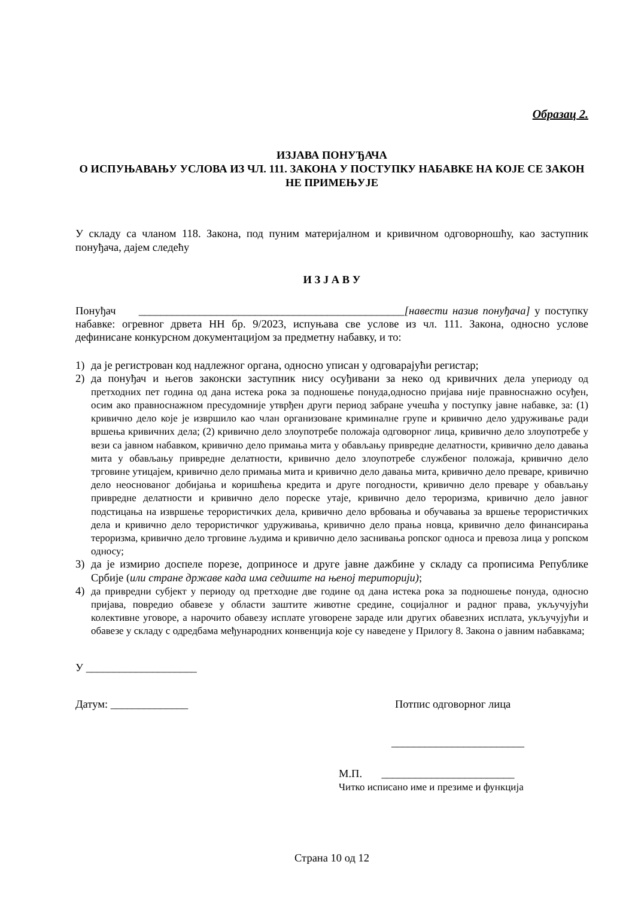Образац 2.
ИЗЈАВА ПОНУЂАЧА
О ИСПУЊАВАЊУ УСЛОВА ИЗ ЧЛ. 111. ЗАКОНА У ПОСТУПКУ НАБАВКЕ НА КОЈЕ СЕ ЗАКОН НЕ ПРИМЕЊУЈЕ
У складу са чланом 118. Закона, под пуним материјалном и кривичном одговорношћу, као заступник понуђача, дајем следећу
И З Ј А В У
Понуђач ________________________________________________[навести назив понуђача] у поступку набавке: огревног дрвета НН бр. 9/2023, испуњава све услове из чл. 111. Закона, односно услове дефинисане конкурсном документацијом за предметну набавку, и то:
1) да је регистрован код надлежног органа, односно уписан у одговарајући регистар;
2) да понуђач и његов законски заступник нису осуђивани за неко од кривичних дела упериоду од претходних пет година од дана истека рока за подношење понуда,односно пријава није правноснажно осуђен, осим ако правноснажном пресудомније утврђен други период забране учешћа у поступку јавне набавке, за: (1) кривично дело које је извршило као члан организоване криминалне групе и кривично дело удруживање ради вршења кривичних дела; (2) кривично дело злоупотребе положаја одговорног лица, кривично дело злоупотребе у вези са јавном набавком, кривично дело примања мита у обављању привредне делатности, кривично дело давања мита у обављању привредне делатности, кривично дело злоупотребе службеног положаја, кривично дело трговине утицајем, кривично дело примања мита и кривично дело давања мита, кривично дело преваре, кривично дело неоснованог добијања и коришћења кредита и друге погодности, кривично дело преваре у обављању привредне делатности и кривично дело пореске утаје, кривично дело тероризма, кривично дело јавног подстицања на извршење терористичких дела, кривично дело врбовања и обучавања за вршење терористичких дела и кривично дело терористичког удруживања, кривично дело прања новца, кривично дело финансирања тероризма, кривично дело трговине људима и кривично дело заснивања ропског односа и превоза лица у ропском односу;
3) да је измирио доспеле порезе, доприносе и друге јавне дажбине у складу са прописима Републике Србије (или стране државе када има седиште на њеној територији);
4) да привредни субјект у периоду од претходне две године од дана истека рока за подношење понуда, односно пријава, повредио обавезе у области заштите животне средине, социјалног и радног права, укључујући колективне уговоре, а нарочито обавезу исплате уговорене зараде или других обавезних исплата, укључујући и обавезе у складу с одредбама међународних конвенција које су наведене у Прилогу 8. Закона о јавним набавкама;
У ____________________
Датум: ______________ Потпис одговорног лица
________________________
М.П. ________________________
Читко исписано име и презиме и функција
Страна 10 од 12